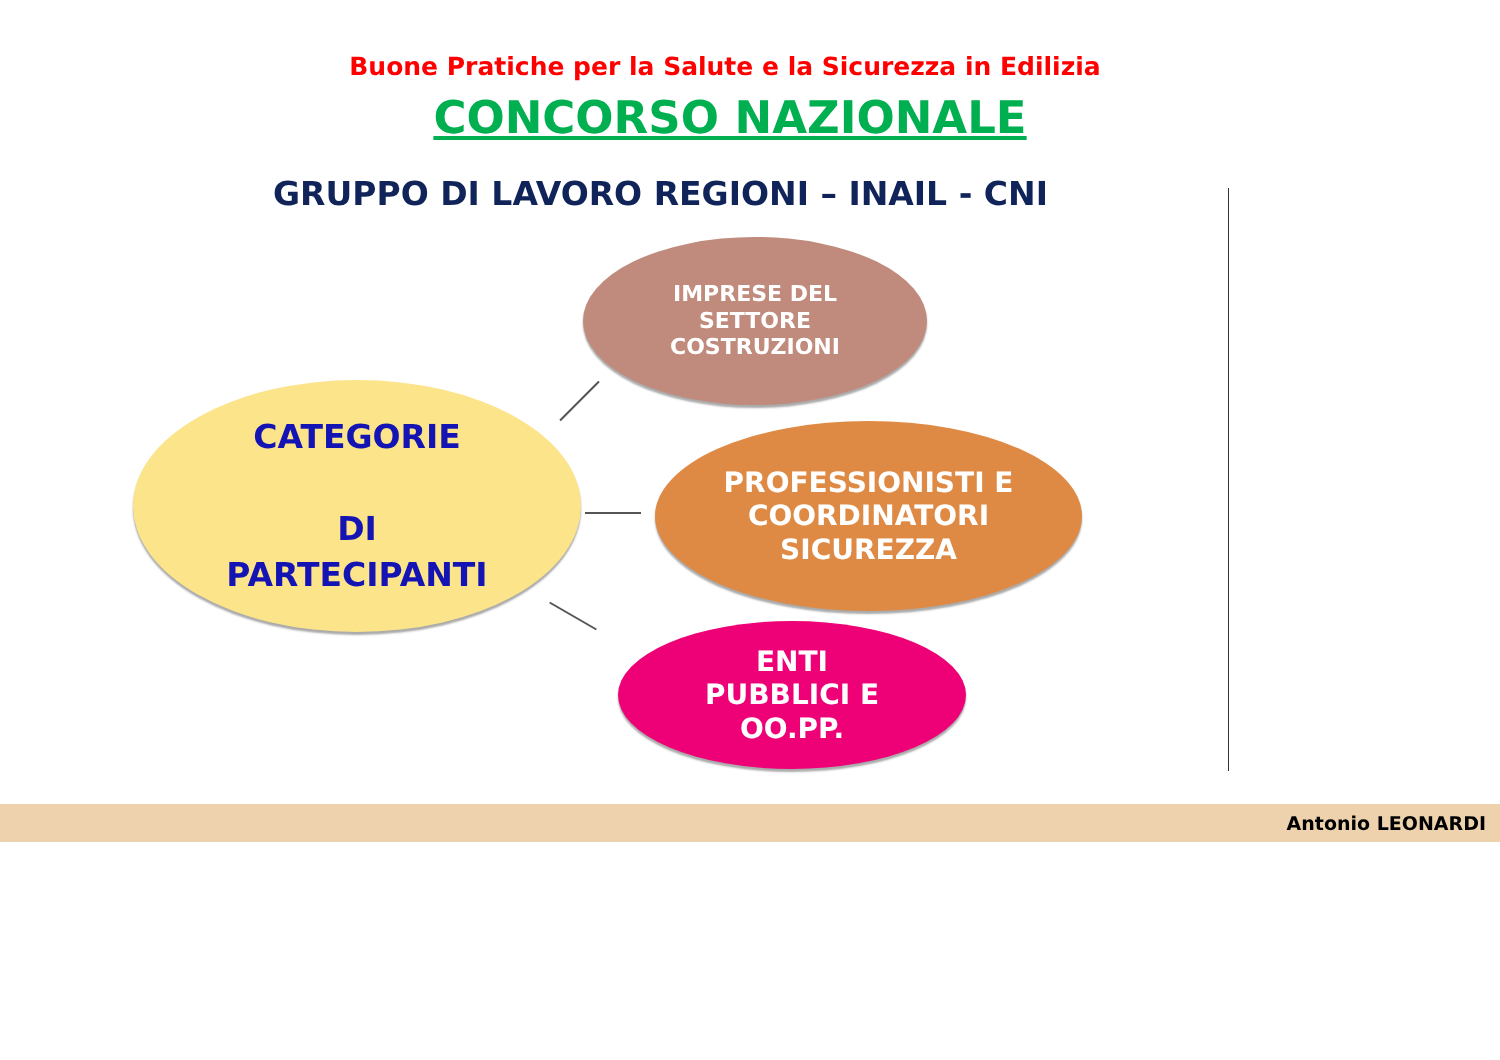Buone Pratiche per la Salute e la Sicurezza in Edilizia
CONCORSO NAZIONALE
GRUPPO DI LAVORO REGIONI – INAIL - CNI
CATEGORIE
DI
PARTECIPANTI
IMPRESE DEL
SETTORE
COSTRUZIONI
PROFESSIONISTI E
COORDINATORI
SICUREZZA
ENTI
PUBBLICI E
OO.PP.
Antonio LEONARDI